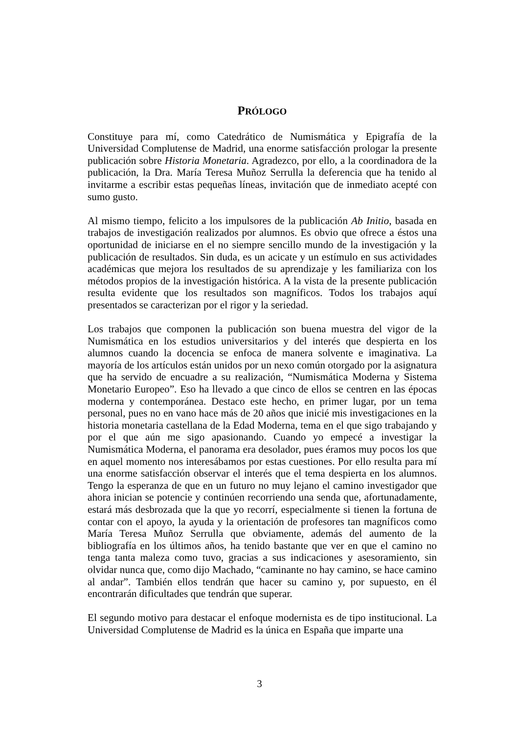PRÓLOGO
Constituye para mí, como Catedrático de Numismática y Epigrafía de la Universidad Complutense de Madrid, una enorme satisfacción prologar la presente publicación sobre Historia Monetaria. Agradezco, por ello, a la coordinadora de la publicación, la Dra. María Teresa Muñoz Serrulla la deferencia que ha tenido al invitarme a escribir estas pequeñas líneas, invitación que de inmediato acepté con sumo gusto.
Al mismo tiempo, felicito a los impulsores de la publicación Ab Initio, basada en trabajos de investigación realizados por alumnos. Es obvio que ofrece a éstos una oportunidad de iniciarse en el no siempre sencillo mundo de la investigación y la publicación de resultados. Sin duda, es un acicate y un estímulo en sus actividades académicas que mejora los resultados de su aprendizaje y les familiariza con los métodos propios de la investigación histórica. A la vista de la presente publicación resulta evidente que los resultados son magníficos. Todos los trabajos aquí presentados se caracterizan por el rigor y la seriedad.
Los trabajos que componen la publicación son buena muestra del vigor de la Numismática en los estudios universitarios y del interés que despierta en los alumnos cuando la docencia se enfoca de manera solvente e imaginativa. La mayoría de los artículos están unidos por un nexo común otorgado por la asignatura que ha servido de encuadre a su realización, “Numismática Moderna y Sistema Monetario Europeo”. Eso ha llevado a que cinco de ellos se centren en las épocas moderna y contemporánea. Destaco este hecho, en primer lugar, por un tema personal, pues no en vano hace más de 20 años que inicié mis investigaciones en la historia monetaria castellana de la Edad Moderna, tema en el que sigo trabajando y por el que aún me sigo apasionando. Cuando yo empecé a investigar la Numismática Moderna, el panorama era desolador, pues éramos muy pocos los que en aquel momento nos interesábamos por estas cuestiones. Por ello resulta para mí una enorme satisfacción observar el interés que el tema despierta en los alumnos. Tengo la esperanza de que en un futuro no muy lejano el camino investigador que ahora inician se potencie y continúen recorriendo una senda que, afortunadamente, estará más desbrozada que la que yo recorrí, especialmente si tienen la fortuna de contar con el apoyo, la ayuda y la orientación de profesores tan magníficos como María Teresa Muñoz Serrulla que obviamente, además del aumento de la bibliografía en los últimos años, ha tenido bastante que ver en que el camino no tenga tanta maleza como tuvo, gracias a sus indicaciones y asesoramiento, sin olvidar nunca que, como dijo Machado, “caminante no hay camino, se hace camino al andar”. También ellos tendrán que hacer su camino y, por supuesto, en él encontrarán dificultades que tendrán que superar.
El segundo motivo para destacar el enfoque modernista es de tipo institucional. La Universidad Complutense de Madrid es la única en España que imparte una
3